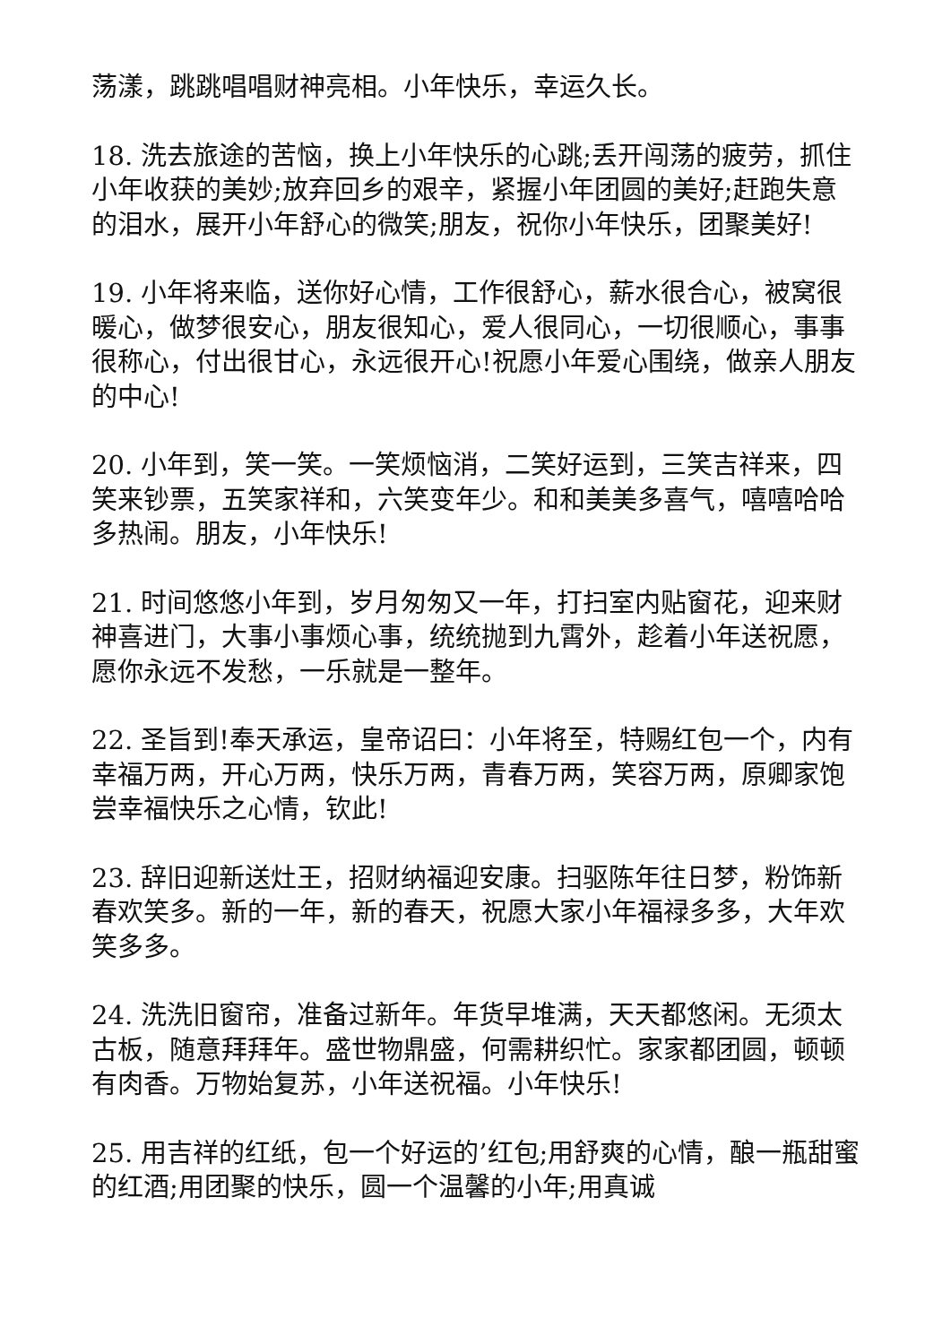荡漾，跳跳唱唱财神亮相。小年快乐，幸运久长。
18. 洗去旅途的苦恼，换上小年快乐的心跳;丢开闯荡的疲劳，抓住小年收获的美妙;放弃回乡的艰辛，紧握小年团圆的美好;赶跑失意的泪水，展开小年舒心的微笑;朋友，祝你小年快乐，团聚美好!
19. 小年将来临，送你好心情，工作很舒心，薪水很合心，被窝很暖心，做梦很安心，朋友很知心，爱人很同心，一切很顺心，事事很称心，付出很甘心，永远很开心!祝愿小年爱心围绕，做亲人朋友的中心!
20. 小年到，笑一笑。一笑烦恼消，二笑好运到，三笑吉祥来，四笑来钞票，五笑家祥和，六笑变年少。和和美美多喜气，嘻嘻哈哈多热闹。朋友，小年快乐!
21. 时间悠悠小年到，岁月匆匆又一年，打扫室内贴窗花，迎来财神喜进门，大事小事烦心事，统统抛到九霄外，趁着小年送祝愿，愿你永远不发愁，一乐就是一整年。
22. 圣旨到!奉天承运，皇帝诏曰：小年将至，特赐红包一个，内有幸福万两，开心万两，快乐万两，青春万两，笑容万两，原卿家饱尝幸福快乐之心情，钦此!
23. 辞旧迎新送灶王，招财纳福迎安康。扫驱陈年往日梦，粉饰新春欢笑多。新的一年，新的春天，祝愿大家小年福禄多多，大年欢笑多多。
24. 洗洗旧窗帘，准备过新年。年货早堆满，天天都悠闲。无须太古板，随意拜拜年。盛世物鼎盛，何需耕织忙。家家都团圆，顿顿有肉香。万物始复苏，小年送祝福。小年快乐!
25. 用吉祥的红纸，包一个好运的’红包;用舒爽的心情，酿一瓶甜蜜的红酒;用团聚的快乐，圆一个温馨的小年;用真诚